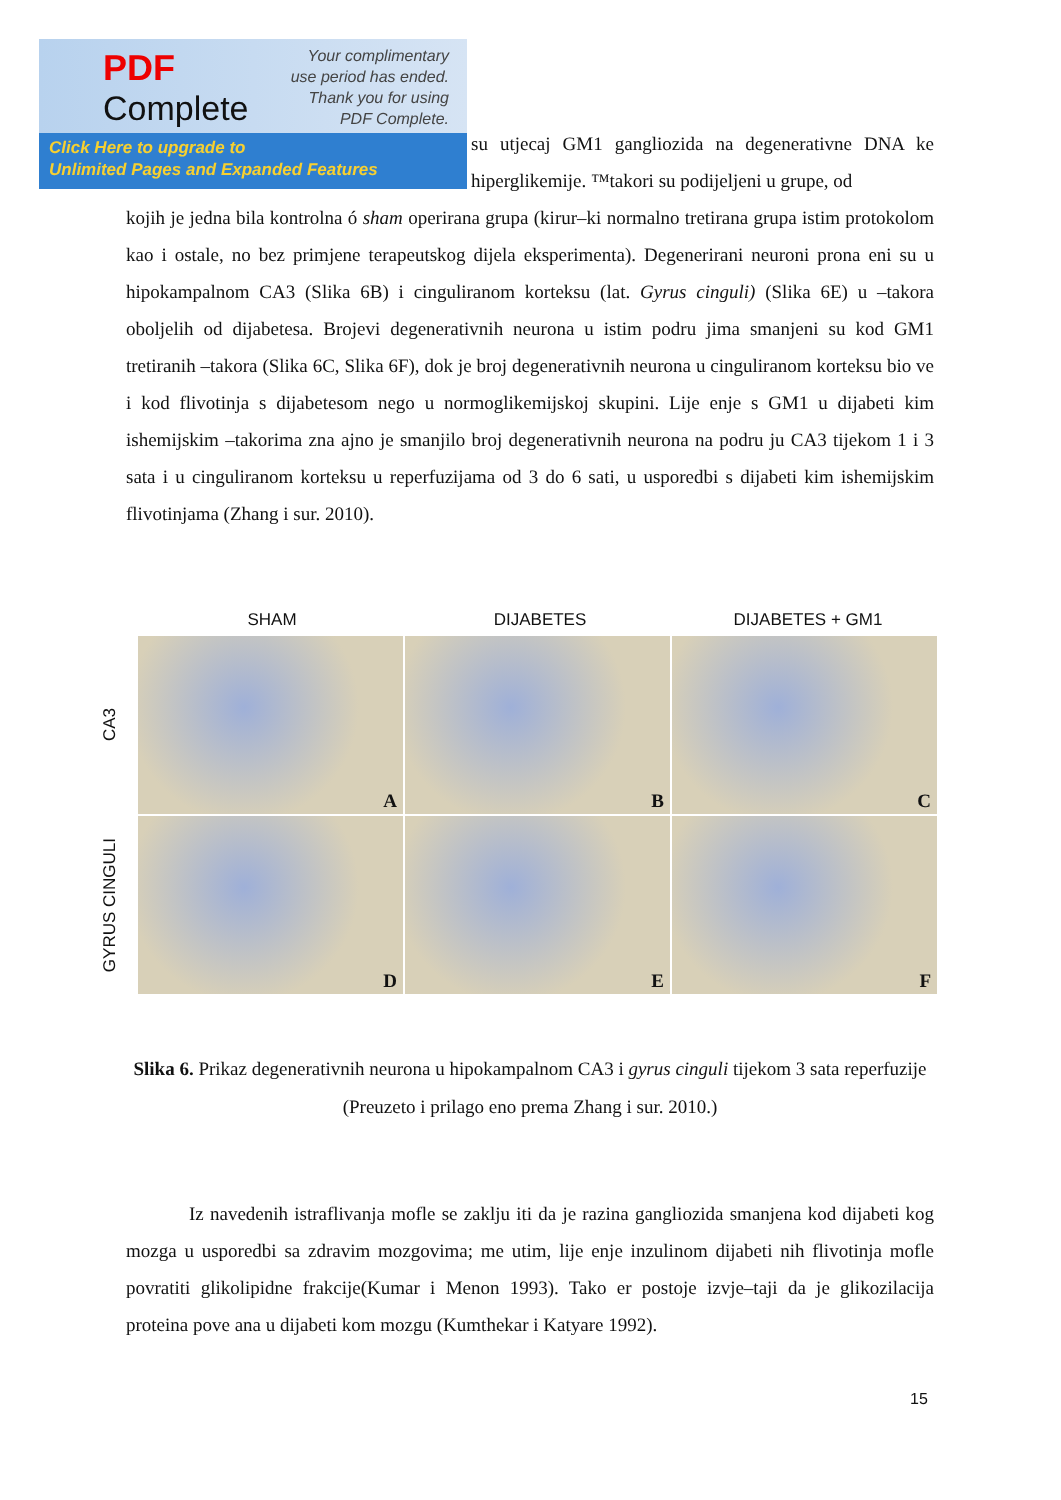PDF
Complete
Your complimentary use period has ended. Thank you for using PDF Complete.
Click Here to upgrade to
Unlimited Pages and Expanded Features
su utjecaj GM1 gangliozida na degenerativne DNA ke hiperglikemije. ™takori su podijeljeni u grupe, od
kojih je jedna bila kontrolna ó sham operirana grupa (kirur–ki normalno tretirana grupa istim protokolom kao i ostale, no bez primjene terapeutskog dijela eksperimenta). Degenerirani neuroni prona eni su u hipokampalnom CA3 (Slika 6B) i cinguliranom korteksu (lat. Gyrus cinguli) (Slika 6E) u –takora oboljelih od dijabetesa. Brojevi degenerativnih neurona u istim podru jima smanjeni su kod GM1 tretiranih –takora (Slika 6C, Slika 6F), dok je broj degenerativnih neurona u cinguliranom korteksu bio ve i kod flivotinja s dijabetesom nego u normoglikemijskoj skupini. Lije enje s GM1 u dijabeti kim ishemijskim –takorima zna ajno je smanjilo broj degenerativnih neurona na podru ju CA3 tijekom 1 i 3 sata i u cinguliranom korteksu u reperfuzijama od 3 do 6 sati, u usporedbi s dijabeti kim ishemijskim flivotinjama (Zhang i sur. 2010).
SHAM DIJABETES DIJABETES + GM1
CA3
A
B
C
GYRUS CINGULI
D
E
F
Slika 6. Prikaz degenerativnih neurona u hipokampalnom CA3 i gyrus cinguli tijekom 3 sata reperfuzije (Preuzeto i prilago eno prema Zhang i sur. 2010.)
Iz navedenih istraflivanja mofle se zaklju iti da je razina gangliozida smanjena kod dijabeti kog mozga u usporedbi sa zdravim mozgovima; me utim, lije enje inzulinom dijabeti nih flivotinja mofle povratiti glikolipidne frakcije(Kumar i Menon 1993). Tako er postoje izvje–taji da je glikozilacija proteina pove ana u dijabeti kom mozgu (Kumthekar i Katyare 1992).
15